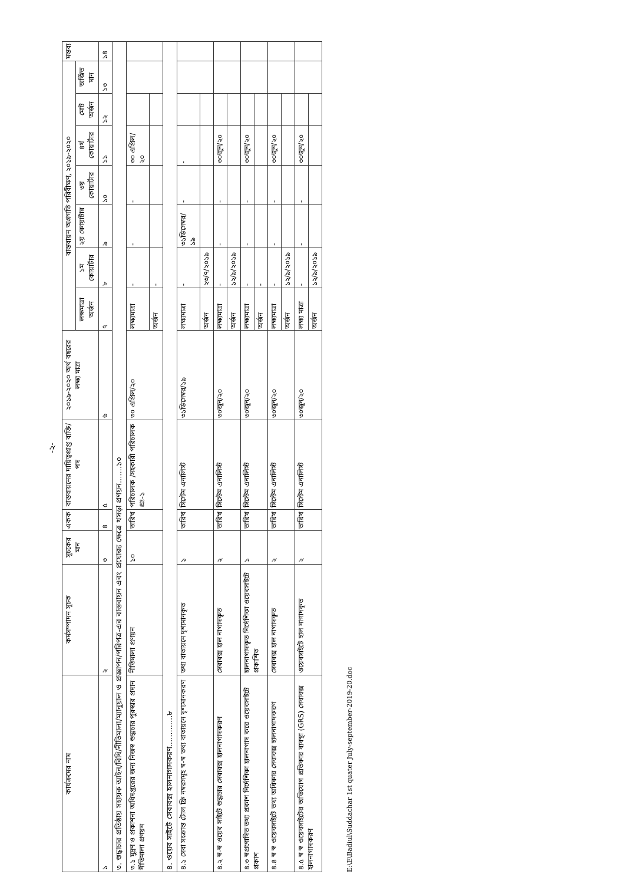-২-
| কার্যক্রমের নাম | কর্মসম্পাদন সূচক | সূচকের মান | একক | বাস্তবায়নের দায়িত্বপ্রাপ্ত ব্যক্তি/পদ | ২০১৯-২০২০ অর্থ বছরের লক্ষ্য মাত্রা | বাস্তবায়ন অগ্রগতি পরিবীক্ষণ, ২০১৯-২০২০ | | | | | | | মন্তব্য |
| --- | --- | --- | --- | --- | --- | --- | --- | --- | --- | --- | --- | --- | --- |
| | | | | | | লক্ষমাত্রা অর্জন | ১ম কোয়ার্টার | ২য় কোয়ার্টার | ৩য় কোয়ার্টার | ৪র্থ কোয়ার্টার | মোট অর্জন | অর্জিত মান | |
| ১ | ২ | ৩ | ৪ | ৫ | ৬ | ৭ | ৮ | ৯ | ১০ | ১১ | ১২ | ১৩ | ১৪ |
| ৩. শুদ্ধাচার প্রতিষ্ঠায় সহায়ক আইন/বিধি/নীতিমালা/ম্যানুয়াল ও প্রজ্ঞাপন/পরিপত্র-এর বাস্তবায়ন এবং প্রযোজ্য ক্ষেত্রে খসড়া প্রণয়ন.......১০ | | | | | | | | | | | | | |
| ৩.১ মুদ্রণ ও প্রকাশনা অধিদপ্তরের জন্য নিজস্ব শুদ্ধাচার পুরস্কার প্রদান নীতিমালা প্রণয়ন | নীতিমালা প্রণয়ন | ১০ | তারিখ | পরিচালক /সহকারী পরিচালক প্রঃ-১ | ৩০ এপ্রিল/২০ | লক্ষ্যমাত্রা | - | - | - | ৩০ এপ্রিল/২০ | | | |
| | | | | | | অর্জন | - | | | | | | |
| ৪. ওয়েব সাইটে সেবাবক্স হালনাগাদকরণ.............৮ | | | | | | | | | | | | | |
| ৪.১ সেবা সংক্রান্ত টোল ফ্রি নম্বরসমূহ স্ব-স্ব তথ্য বাতায়নে দৃশ্যমানকরণ | তথ্য বাতায়নে দৃশ্যমানকৃত | ১ | তারিখ | সিস্টেম এনালিস্ট | ৩১ডিসেম্বর/১৯ | লক্ষ্যমাত্রা | - | ৩১ডিসেম্বর/১৯ | - | - | | | |
| | | | | | | অর্জন | ২৩/৭/২০১৯ | | | | | | |
| ৪.২ স্ব-স্ব ওয়েব সাইটে শুদ্ধাচার সেবাবক্স হালনাগাদকরণ | সেবাবক্স হাল নাগাদকৃত | ২ | তারিখ | সিস্টেম এনালিস্ট | ৩০জুন/২০ | লক্ষ্যমাত্রা | - | - | - | ৩০জুন/২০ | | | |
| | | | | | | অর্জন | ১২/৯/২০১৯ | | | | | | |
| ৪.৩ স্বপ্রণোদিত তথ্য প্রকাশ নির্দেশিকা হালনাগাদ করে ওয়েবসাইটে প্রকাশ | হালনাগাদকৃত নির্দেশিকা ওয়েবসাইটে প্রকাশিত | ১ | তারিখ | সিস্টেম এনালিস্ট | ৩০জুন/২০ | লক্ষ্যমাত্রা | - | - | - | ৩০জুন/২০ | | | |
| | | | | | | অর্জন | - | | | | | | |
| ৪.৪ স্ব স্ব ওয়েবসাইটে তথ্য অধিকার সেবাবক্স হালনাগাদকরণ | সেবাবক্স হাল নাগাদকৃত | ২ | তারিখ | সিস্টেম এনালিস্ট | ৩০জুন/২০ | লক্ষ্যমাত্রা | - | - | - | ৩০জুন/২০ | | | |
| | | | | | | অর্জন | ১২/৯/২০১৯ | | | | | | |
| ৪.৫ স্ব স্ব ওয়েবসাইটের অভিযোগ প্রতিকার ব্যবস্থা (GRS) সেবাবক্স হালনাগাদকরণ | ওয়েবসাইটে হাল নাগাদকৃত | ২ | তারিখ | সিস্টেম এনালিস্ট | ৩০জুন/২০ | লক্ষ্য মাত্রা | - | - | - | ৩০জুন/২০ | | | |
| | | | | | | অর্জন | ১২/৯/২০১৯ | | | | | | |
E:\E\Badiul\Suddachar 1st quater July-september-2019-20.doc